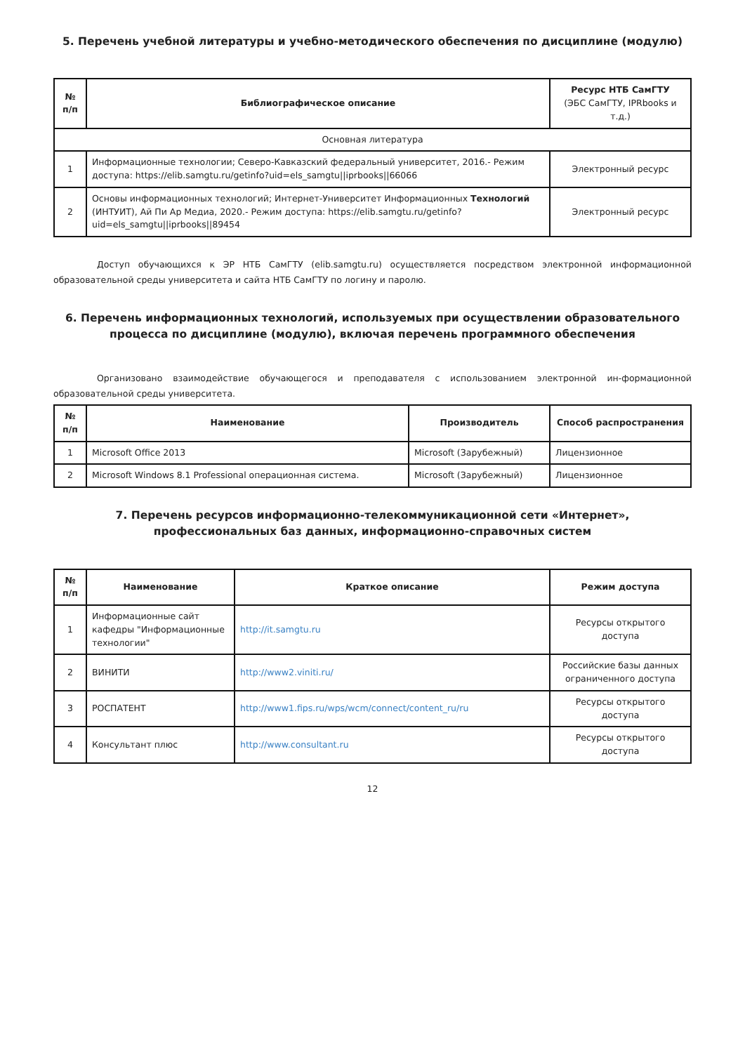5. Перечень учебной литературы и учебно-методического обеспечения по дисциплине (модулю)
| № п/п | Библиографическое описание | Ресурс НТБ СамГТУ (ЭБС СамГТУ, IPRbooks и т.д.) |
| --- | --- | --- |
| Основная литература | | |
| 1 | Информационные технологии; Северо-Кавказский федеральный университет, 2016.- Режим доступа: https://elib.samgtu.ru/getinfo?uid=els_samgtu//iprbooks//66066 | Электронный ресурс |
| 2 | Основы информационных технологий; Интернет-Университет Информационных Технологий (ИНТУИТ), Ай Пи Ар Медиа, 2020.- Режим доступа: https://elib.samgtu.ru/getinfo?uid=els_samgtu//iprbooks//89454 | Электронный ресурс |
Доступ обучающихся к ЭР НТБ СамГТУ (elib.samgtu.ru) осуществляется посредством электронной информационной образовательной среды университета и сайта НТБ СамГТУ по логину и паролю.
6. Перечень информационных технологий, используемых при осуществлении образовательного процесса по дисциплине (модулю), включая перечень программного обеспечения
Организовано взаимодействие обучающегося и преподавателя с использованием электронной ин-формационной образовательной среды университета.
| № п/п | Наименование | Производитель | Способ распространения |
| --- | --- | --- | --- |
| 1 | Microsoft Office 2013 | Microsoft (Зарубежный) | Лицензионное |
| 2 | Microsoft Windows 8.1 Professional операционная система. | Microsoft (Зарубежный) | Лицензионное |
7. Перечень ресурсов информационно-телекоммуникационной сети «Интернет», профессиональных баз данных, информационно-справочных систем
| № п/п | Наименование | Краткое описание | Режим доступа |
| --- | --- | --- | --- |
| 1 | Информационные сайт кафедры "Информационные технологии" | http://it.samgtu.ru | Ресурсы открытого доступа |
| 2 | ВИНИТИ | http://www2.viniti.ru/ | Российские базы данных ограниченного доступа |
| 3 | РОСПАТЕНТ | http://www1.fips.ru/wps/wcm/connect/content_ru/ru | Ресурсы открытого доступа |
| 4 | Консультант плюс | http://www.consultant.ru | Ресурсы открытого доступа |
12